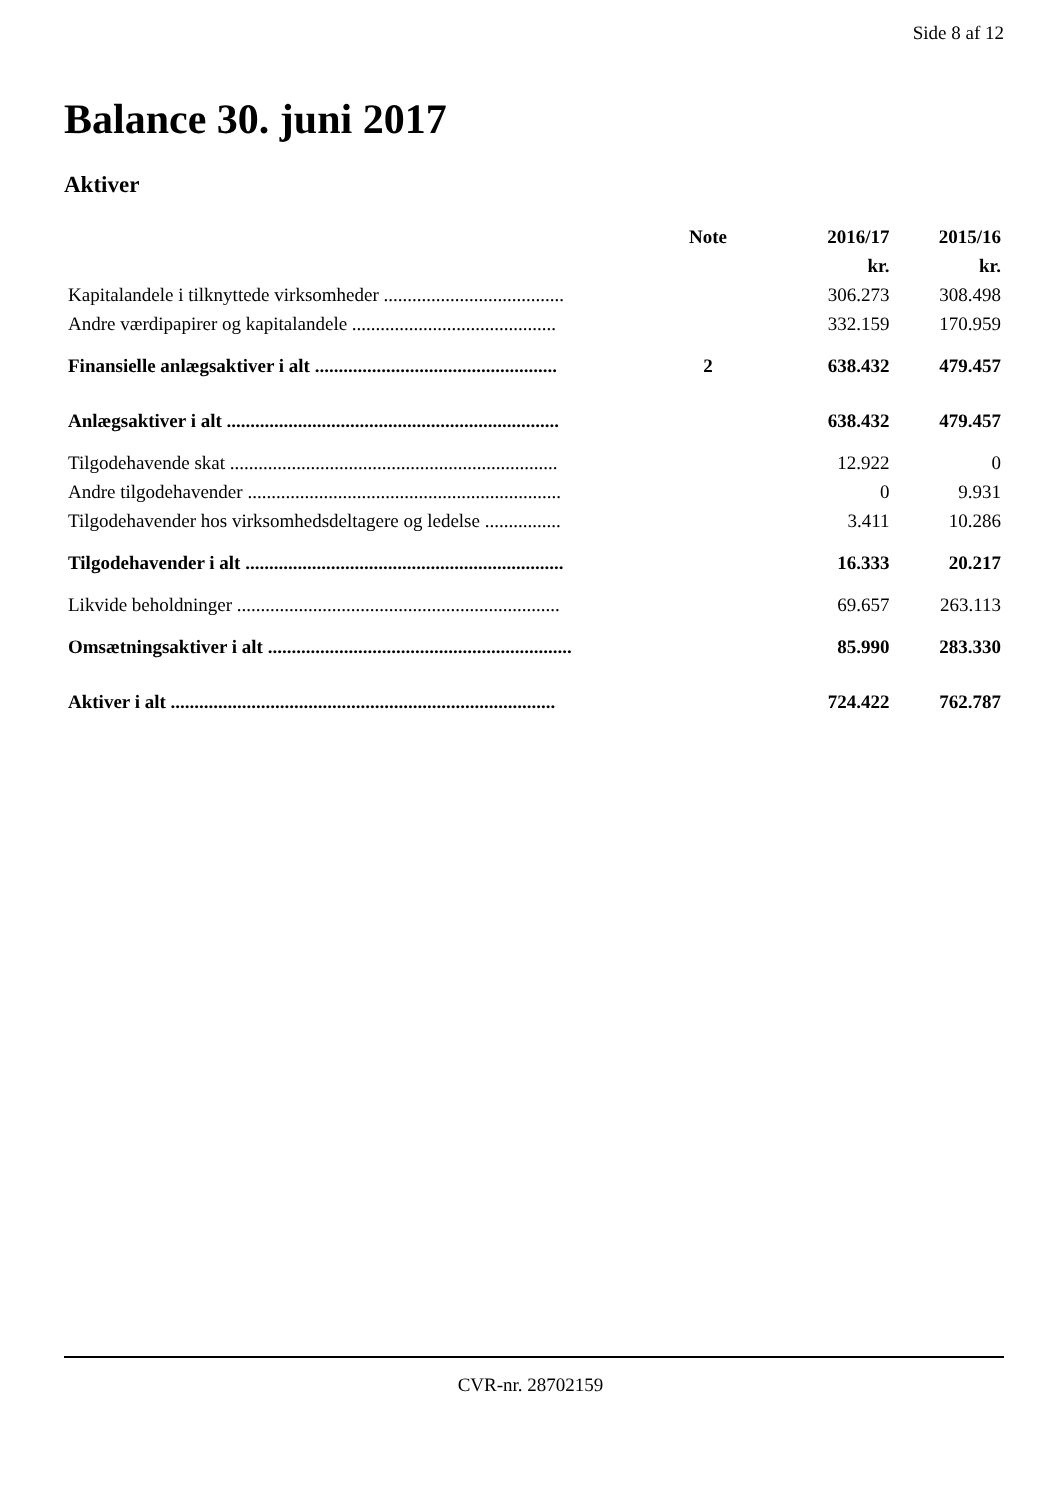Side 8 af 12
Balance 30. juni 2017
Aktiver
| | Note | 2016/17 | 2015/16 |
| --- | --- | --- | --- |
| | | kr. | kr. |
| Kapitalandele i tilknyttede virksomheder ...................................... | | 306.273 | 308.498 |
| Andre værdipapirer og kapitalandele ........................................... | | 332.159 | 170.959 |
| Finansielle anlægsaktiver i alt ................................................... | 2 | 638.432 | 479.457 |
| Anlægsaktiver i alt ...................................................................... | | 638.432 | 479.457 |
| Tilgodehavende skat ..................................................................... | | 12.922 | 0 |
| Andre tilgodehavender .................................................................. | | 0 | 9.931 |
| Tilgodehavender hos virksomhedsdeltagere og ledelse ................ | | 3.411 | 10.286 |
| Tilgodehavender i alt ................................................................... | | 16.333 | 20.217 |
| Likvide beholdninger .................................................................... | | 69.657 | 263.113 |
| Omsætningsaktiver i alt ................................................................ | | 85.990 | 283.330 |
| Aktiver i alt ................................................................................. | | 724.422 | 762.787 |
CVR-nr. 28702159